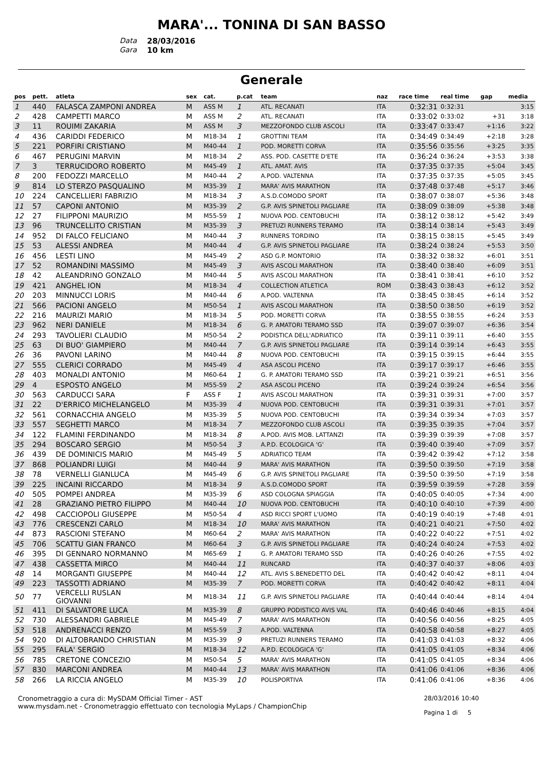MARA'... TONINA DI SAN BASSO
Data 28/03/2016
Gara 10 km
Generale
| pos | pett. | atleta | sex | cat. | p.cat | team | naz | race time | real time | gap | media |
| --- | --- | --- | --- | --- | --- | --- | --- | --- | --- | --- | --- |
| 1 | 440 | FALASCA ZAMPONI ANDREA | M | ASS M | 1 | ATL. RECANATI | ITA | 0:32:31 | 0:32:31 | | 3:15 |
| 2 | 428 | CAMPETTI MARCO | M | ASS M | 2 | ATL. RECANATI | ITA | 0:33:02 | 0:33:02 | +31 | 3:18 |
| 3 | 11 | ROUIMI ZAKARIA | M | ASS M | 3 | MEZZOFONDO CLUB ASCOLI | ITA | 0:33:47 | 0:33:47 | +1:16 | 3:22 |
| 4 | 436 | CARIDDI FEDERICO | M | M18-34 | 1 | GROTTINI TEAM | ITA | 0:34:49 | 0:34:49 | +2:18 | 3:28 |
| 5 | 221 | PORFIRI CRISTIANO | M | M40-44 | 1 | POD. MORETTI CORVA | ITA | 0:35:56 | 0:35:56 | +3:25 | 3:35 |
| 6 | 467 | PERUGINI MARVIN | M | M18-34 | 2 | ASS. POD. CASETTE D'ETE | ITA | 0:36:24 | 0:36:24 | +3:53 | 3:38 |
| 7 | 3 | TERRUCIDORO ROBERTO | M | M45-49 | 1 | ATL. AMAT. AVIS | ITA | 0:37:35 | 0:37:35 | +5:04 | 3:45 |
| 8 | 200 | FEDOZZI MARCELLO | M | M40-44 | 2 | A.POD. VALTENNA | ITA | 0:37:35 | 0:37:35 | +5:05 | 3:45 |
| 9 | 814 | LO STERZO PASQUALINO | M | M35-39 | 1 | MARA' AVIS MARATHON | ITA | 0:37:48 | 0:37:48 | +5:17 | 3:46 |
| 10 | 224 | CANCELLIERI FABRIZIO | M | M18-34 | 3 | A.S.D.COMODO SPORT | ITA | 0:38:07 | 0:38:07 | +5:36 | 3:48 |
| 11 | 57 | CAPONI ANTONIO | M | M35-39 | 2 | G.P. AVIS SPINETOLI PAGLIARE | ITA | 0:38:09 | 0:38:09 | +5:38 | 3:48 |
| 12 | 27 | FILIPPONI MAURIZIO | M | M55-59 | 1 | NUOVA POD. CENTOBUCHI | ITA | 0:38:12 | 0:38:12 | +5:42 | 3:49 |
| 13 | 96 | TRUNCELLITO CRISTIAN | M | M35-39 | 3 | PRETUZI RUNNERS TERAMO | ITA | 0:38:14 | 0:38:14 | +5:43 | 3:49 |
| 14 | 952 | DI FALCO FELICIANO | M | M40-44 | 3 | RUNNERS TORDINO | ITA | 0:38:15 | 0:38:15 | +5:45 | 3:49 |
| 15 | 53 | ALESSI ANDREA | M | M40-44 | 4 | G.P. AVIS SPINETOLI PAGLIARE | ITA | 0:38:24 | 0:38:24 | +5:53 | 3:50 |
| 16 | 456 | LESTI LINO | M | M45-49 | 2 | ASD G.P. MONTORIO | ITA | 0:38:32 | 0:38:32 | +6:01 | 3:51 |
| 17 | 52 | ROMANDINI MASSIMO | M | M45-49 | 3 | AVIS ASCOLI MARATHON | ITA | 0:38:40 | 0:38:40 | +6:09 | 3:51 |
| 18 | 42 | ALEANDRINO GONZALO | M | M40-44 | 5 | AVIS ASCOLI MARATHON | ITA | 0:38:41 | 0:38:41 | +6:10 | 3:52 |
| 19 | 421 | ANGHEL ION | M | M18-34 | 4 | COLLECTION ATLETICA | ROM | 0:38:43 | 0:38:43 | +6:12 | 3:52 |
| 20 | 203 | MINNUCCI LORIS | M | M40-44 | 6 | A.POD. VALTENNA | ITA | 0:38:45 | 0:38:45 | +6:14 | 3:52 |
| 21 | 566 | PACIONI ANGELO | M | M50-54 | 1 | AVIS ASCOLI MARATHON | ITA | 0:38:50 | 0:38:50 | +6:19 | 3:52 |
| 22 | 216 | MAURIZI MARIO | M | M18-34 | 5 | POD. MORETTI CORVA | ITA | 0:38:55 | 0:38:55 | +6:24 | 3:53 |
| 23 | 962 | NERI DANIELE | M | M18-34 | 6 | G. P. AMATORI TERAMO SSD | ITA | 0:39:07 | 0:39:07 | +6:36 | 3:54 |
| 24 | 293 | TAVOLIERI CLAUDIO | M | M50-54 | 2 | PODISTICA DELL'ADRIATICO | ITA | 0:39:11 | 0:39:11 | +6:40 | 3:55 |
| 25 | 63 | DI BUO' GIAMPIERO | M | M40-44 | 7 | G.P. AVIS SPINETOLI PAGLIARE | ITA | 0:39:14 | 0:39:14 | +6:43 | 3:55 |
| 26 | 36 | PAVONI LARINO | M | M40-44 | 8 | NUOVA POD. CENTOBUCHI | ITA | 0:39:15 | 0:39:15 | +6:44 | 3:55 |
| 27 | 555 | CLERICI CORRADO | M | M45-49 | 4 | ASA ASCOLI PICENO | ITA | 0:39:17 | 0:39:17 | +6:46 | 3:55 |
| 28 | 403 | MONALDI ANTONIO | M | M60-64 | 1 | G. P. AMATORI TERAMO SSD | ITA | 0:39:21 | 0:39:21 | +6:51 | 3:56 |
| 29 | 4 | ESPOSTO ANGELO | M | M55-59 | 2 | ASA ASCOLI PICENO | ITA | 0:39:24 | 0:39:24 | +6:54 | 3:56 |
| 30 | 563 | CARDUCCI SARA | F | ASS F | 1 | AVIS ASCOLI MARATHON | ITA | 0:39:31 | 0:39:31 | +7:00 | 3:57 |
| 31 | 22 | D'ERRICO MICHELANGELO | M | M35-39 | 4 | NUOVA POD. CENTOBUCHI | ITA | 0:39:31 | 0:39:31 | +7:01 | 3:57 |
| 32 | 561 | CORNACCHIA ANGELO | M | M35-39 | 5 | NUOVA POD. CENTOBUCHI | ITA | 0:39:34 | 0:39:34 | +7:03 | 3:57 |
| 33 | 557 | SEGHETTI MARCO | M | M18-34 | 7 | MEZZOFONDO CLUB ASCOLI | ITA | 0:39:35 | 0:39:35 | +7:04 | 3:57 |
| 34 | 122 | FLAMINI FERDINANDO | M | M18-34 | 8 | A.POD. AVIS MOB. LATTANZI | ITA | 0:39:39 | 0:39:39 | +7:08 | 3:57 |
| 35 | 294 | BOSCARO SERGIO | M | M50-54 | 3 | A.P.D. ECOLOGICA 'G' | ITA | 0:39:40 | 0:39:40 | +7:09 | 3:57 |
| 36 | 439 | DE DOMINICIS MARIO | M | M45-49 | 5 | ADRIATICO TEAM | ITA | 0:39:42 | 0:39:42 | +7:12 | 3:58 |
| 37 | 868 | POLIANDRI LUIGI | M | M40-44 | 9 | MARA' AVIS MARATHON | ITA | 0:39:50 | 0:39:50 | +7:19 | 3:58 |
| 38 | 78 | VERNELLI GIANLUCA | M | M45-49 | 6 | G.P. AVIS SPINETOLI PAGLIARE | ITA | 0:39:50 | 0:39:50 | +7:19 | 3:58 |
| 39 | 225 | INCAINI RICCARDO | M | M18-34 | 9 | A.S.D.COMODO SPORT | ITA | 0:39:59 | 0:39:59 | +7:28 | 3:59 |
| 40 | 505 | POMPEI ANDREA | M | M35-39 | 6 | ASD COLOGNA SPIAGGIA | ITA | 0:40:05 | 0:40:05 | +7:34 | 4:00 |
| 41 | 28 | GRAZIANO PIETRO FILIPPO | M | M40-44 | 10 | NUOVA POD. CENTOBUCHI | ITA | 0:40:10 | 0:40:10 | +7:39 | 4:00 |
| 42 | 498 | CACCIOPOLI GIUSEPPE | M | M50-54 | 4 | ASD RICCI SPORT L'UOMO | ITA | 0:40:19 | 0:40:19 | +7:48 | 4:01 |
| 43 | 776 | CRESCENZI CARLO | M | M18-34 | 10 | MARA' AVIS MARATHON | ITA | 0:40:21 | 0:40:21 | +7:50 | 4:02 |
| 44 | 873 | RASCIONI STEFANO | M | M60-64 | 2 | MARA' AVIS MARATHON | ITA | 0:40:22 | 0:40:22 | +7:51 | 4:02 |
| 45 | 706 | SCATTU GIAN FRANCO | M | M60-64 | 3 | G.P. AVIS SPINETOLI PAGLIARE | ITA | 0:40:24 | 0:40:24 | +7:53 | 4:02 |
| 46 | 395 | DI GENNARO NORMANNO | M | M65-69 | 1 | G. P. AMATORI TERAMO SSD | ITA | 0:40:26 | 0:40:26 | +7:55 | 4:02 |
| 47 | 438 | CASSETTA MIRCO | M | M40-44 | 11 | RUNCARD | ITA | 0:40:37 | 0:40:37 | +8:06 | 4:03 |
| 48 | 14 | MORGANTI GIUSEPPE | M | M40-44 | 12 | ATL. AVIS S.BENEDETTO DEL | ITA | 0:40:42 | 0:40:42 | +8:11 | 4:04 |
| 49 | 223 | TASSOTTI ADRIANO | M | M35-39 | 7 | POD. MORETTI CORVA | ITA | 0:40:42 | 0:40:42 | +8:11 | 4:04 |
| 50 | 77 | VERCELLI RUSLAN GIOVANNI | M | M18-34 | 11 | G.P. AVIS SPINETOLI PAGLIARE | ITA | 0:40:44 | 0:40:44 | +8:14 | 4:04 |
| 51 | 411 | DI SALVATORE LUCA | M | M35-39 | 8 | GRUPPO PODISTICO AVIS VAL | ITA | 0:40:46 | 0:40:46 | +8:15 | 4:04 |
| 52 | 730 | ALESSANDRI GABRIELE | M | M45-49 | 7 | MARA' AVIS MARATHON | ITA | 0:40:56 | 0:40:56 | +8:25 | 4:05 |
| 53 | 518 | ANDRENACCI RENZO | M | M55-59 | 3 | A.POD. VALTENNA | ITA | 0:40:58 | 0:40:58 | +8:27 | 4:05 |
| 54 | 920 | DI ALTOBRANDO CHRISTIAN | M | M35-39 | 9 | PRETUZI RUNNERS TERAMO | ITA | 0:41:03 | 0:41:03 | +8:32 | 4:06 |
| 55 | 295 | FALA' SERGIO | M | M18-34 | 12 | A.P.D. ECOLOGICA 'G' | ITA | 0:41:05 | 0:41:05 | +8:34 | 4:06 |
| 56 | 785 | CRETONE CONCEZIO | M | M50-54 | 5 | MARA' AVIS MARATHON | ITA | 0:41:05 | 0:41:05 | +8:34 | 4:06 |
| 57 | 830 | MARCONI ANDREA | M | M40-44 | 13 | MARA' AVIS MARATHON | ITA | 0:41:06 | 0:41:06 | +8:36 | 4:06 |
| 58 | 266 | LA RICCIA ANGELO | M | M35-39 | 10 | POLISPORTIVA | ITA | 0:41:06 | 0:41:06 | +8:36 | 4:06 |
Cronometraggio a cura di: MySDAM Official Timer - AST
www.mysdam.net - Cronometraggio effettuato con tecnologia MyLaps / ChampionChip
28/03/2016 10:40
Pagina 1 di 5